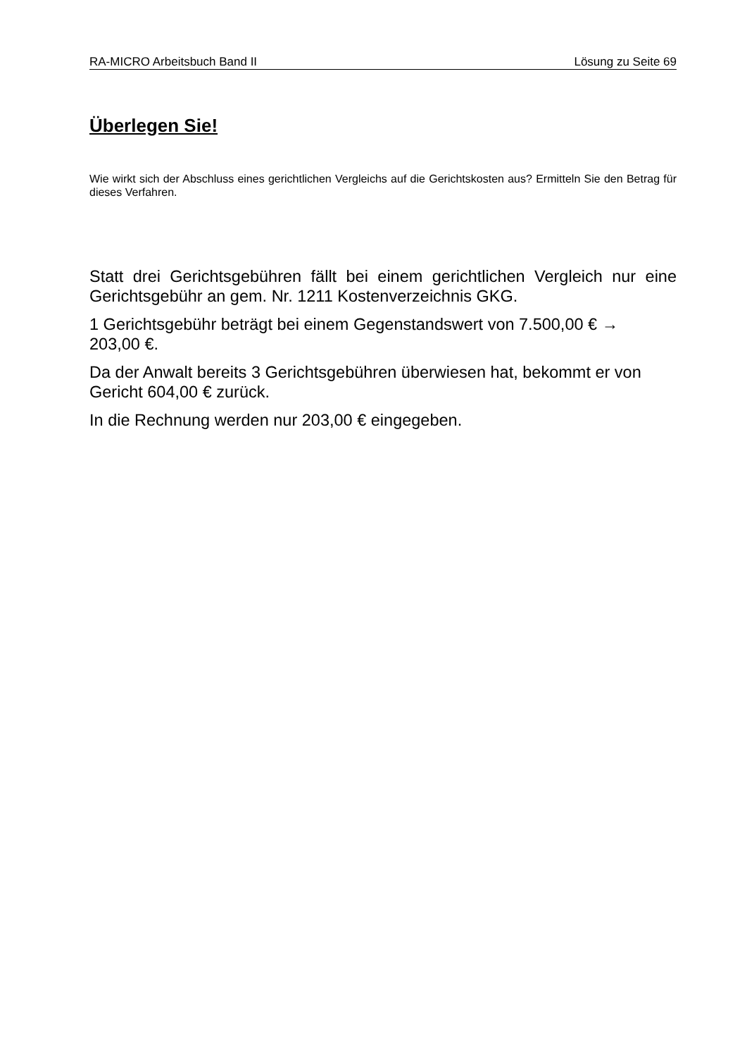RA-MICRO Arbeitsbuch Band II Lösung zu Seite 69
Überlegen Sie!
Wie wirkt sich der Abschluss eines gerichtlichen Vergleichs auf die Gerichtskosten aus? Ermitteln Sie den Betrag für dieses Verfahren.
Statt drei Gerichtsgebühren fällt bei einem gerichtlichen Vergleich nur eine Gerichtsgebühr an gem. Nr. 1211 Kostenverzeichnis GKG.
1 Gerichtsgebühr beträgt bei einem Gegenstandswert von 7.500,00 € →
203,00 €.
Da der Anwalt bereits 3 Gerichtsgebühren überwiesen hat, bekommt er von Gericht 604,00 € zurück.
In die Rechnung werden nur 203,00 € eingegeben.